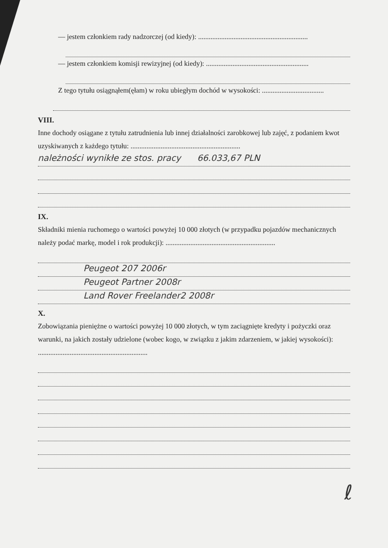— jestem członkiem rady nadzorczej (od kiedy): ..............................................................
— jestem członkiem komisji rewizyjnej (od kiedy): ..........................................................
Z tego tytułu osiągnąłem(ęłam) w roku ubiegłym dochód w wysokości: ...................................
VIII.
Inne dochody osiągane z tytułu zatrudnienia lub innej działalności zarobkowej lub zajęć, z podaniem kwot uzyskiwanych z każdego tytułu: ..............................................................
należności wynikłe ze stos. pracy 66.033,67 PLN
IX.
Składniki mienia ruchomego o wartości powyżej 10 000 złotych (w przypadku pojazdów mechanicznych należy podać markę, model i rok produkcji): ..............................................................
Peugeot 207 2006r
Peugeot Partner 2008r
Land Rover Freelander2 2008r
X.
Zobowiązania pieniężne o wartości powyżej 10 000 złotych, w tym zaciągnięte kredyty i pożyczki oraz warunki, na jakich zostały udzielone (wobec kogo, w związku z jakim zdarzeniem, w jakiej wysokości): ..............................................................
ℓ